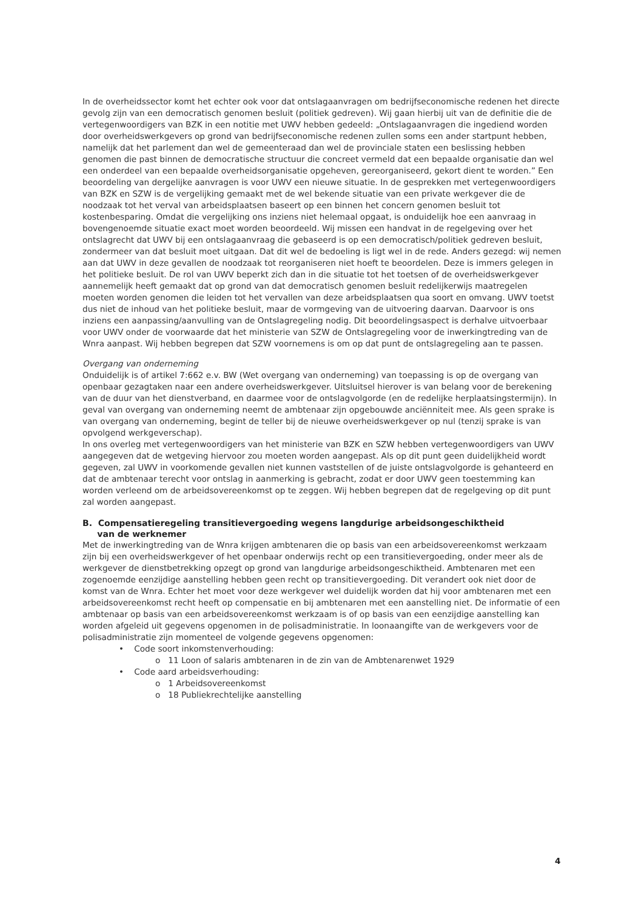In de overheidssector komt het echter ook voor dat ontslagaanvragen om bedrijfseconomische redenen het directe gevolg zijn van een democratisch genomen besluit (politiek gedreven). Wij gaan hierbij uit van de definitie die de vertegenwoordigers van BZK in een notitie met UWV hebben gedeeld: „Ontslagaanvragen die ingediend worden door overheidswerkgevers op grond van bedrijfseconomische redenen zullen soms een ander startpunt hebben, namelijk dat het parlement dan wel de gemeenteraad dan wel de provinciale staten een beslissing hebben genomen die past binnen de democratische structuur die concreet vermeld dat een bepaalde organisatie dan wel een onderdeel van een bepaalde overheidsorganisatie opgeheven, gereorganiseerd, gekort dient te worden.” Een beoordeling van dergelijke aanvragen is voor UWV een nieuwe situatie. In de gesprekken met vertegenwoordigers van BZK en SZW is de vergelijking gemaakt met de wel bekende situatie van een private werkgever die de noodzaak tot het verval van arbeidsplaatsen baseert op een binnen het concern genomen besluit tot kostenbesparing. Omdat die vergelijking ons inziens niet helemaal opgaat, is onduidelijk hoe een aanvraag in bovengenoemde situatie exact moet worden beoordeeld. Wij missen een handvat in de regelgeving over het ontslagrecht dat UWV bij een ontslagaanvraag die gebaseerd is op een democratisch/politiek gedreven besluit, zondermeer van dat besluit moet uitgaan. Dat dit wel de bedoeling is ligt wel in de rede. Anders gezegd: wij nemen aan dat UWV in deze gevallen de noodzaak tot reorganiseren niet hoeft te beoordelen. Deze is immers gelegen in het politieke besluit. De rol van UWV beperkt zich dan in die situatie tot het toetsen of de overheidswerkgever aannemelijk heeft gemaakt dat op grond van dat democratisch genomen besluit redelijkerwijs maatregelen moeten worden genomen die leiden tot het vervallen van deze arbeidsplaatsen qua soort en omvang. UWV toetst dus niet de inhoud van het politieke besluit, maar de vormgeving van de uitvoering daarvan. Daarvoor is ons inziens een aanpassing/aanvulling van de Ontslagregeling nodig. Dit beoordelingsaspect is derhalve uitvoerbaar voor UWV onder de voorwaarde dat het ministerie van SZW de Ontslagregeling voor de inwerkingtreding van de Wnra aanpast. Wij hebben begrepen dat SZW voornemens is om op dat punt de ontslagregeling aan te passen.
Overgang van onderneming
Onduidelijk is of artikel 7:662 e.v. BW (Wet overgang van onderneming) van toepassing is op de overgang van openbaar gezagtaken naar een andere overheidswerkgever. Uitsluitsel hierover is van belang voor de berekening van de duur van het dienstverband, en daarmee voor de ontslagvolgorde (en de redelijke herplaatsingstermijn). In geval van overgang van onderneming neemt de ambtenaar zijn opgebouwde anciënniteit mee. Als geen sprake is van overgang van onderneming, begint de teller bij de nieuwe overheidswerkgever op nul (tenzij sprake is van opvolgend werkgeverschap).
In ons overleg met vertegenwoordigers van het ministerie van BZK en SZW hebben vertegenwoordigers van UWV aangegeven dat de wetgeving hiervoor zou moeten worden aangepast. Als op dit punt geen duidelijkheid wordt gegeven, zal UWV in voorkomende gevallen niet kunnen vaststellen of de juiste ontslagvolgorde is gehanteerd en dat de ambtenaar terecht voor ontslag in aanmerking is gebracht, zodat er door UWV geen toestemming kan worden verleend om de arbeidsovereenkomst op te zeggen. Wij hebben begrepen dat de regelgeving op dit punt zal worden aangepast.
B. Compensatieregeling transitievergoeding wegens langdurige arbeidsongeschiktheid
van de werknemer
Met de inwerkingtreding van de Wnra krijgen ambtenaren die op basis van een arbeidsovereenkomst werkzaam zijn bij een overheidswerkgever of het openbaar onderwijs recht op een transitievergoeding, onder meer als de werkgever de dienstbetrekking opzegt op grond van langdurige arbeidsongeschiktheid. Ambtenaren met een zogenoemde eenzijdige aanstelling hebben geen recht op transitievergoeding. Dit verandert ook niet door de komst van de Wnra. Echter het moet voor deze werkgever wel duidelijk worden dat hij voor ambtenaren met een arbeidsovereenkomst recht heeft op compensatie en bij ambtenaren met een aanstelling niet. De informatie of een ambtenaar op basis van een arbeidsovereenkomst werkzaam is of op basis van een eenzijdige aanstelling kan worden afgeleid uit gegevens opgenomen in de polisadministratie. In loonaangifte van de werkgevers voor de polisadministratie zijn momenteel de volgende gegevens opgenomen:
• Code soort inkomstenverhouding:
o 11 Loon of salaris ambtenaren in de zin van de Ambtenarenwet 1929
• Code aard arbeidsverhouding:
o 1 Arbeidsovereenkomst
o 18 Publiekrechtelijke aanstelling
4